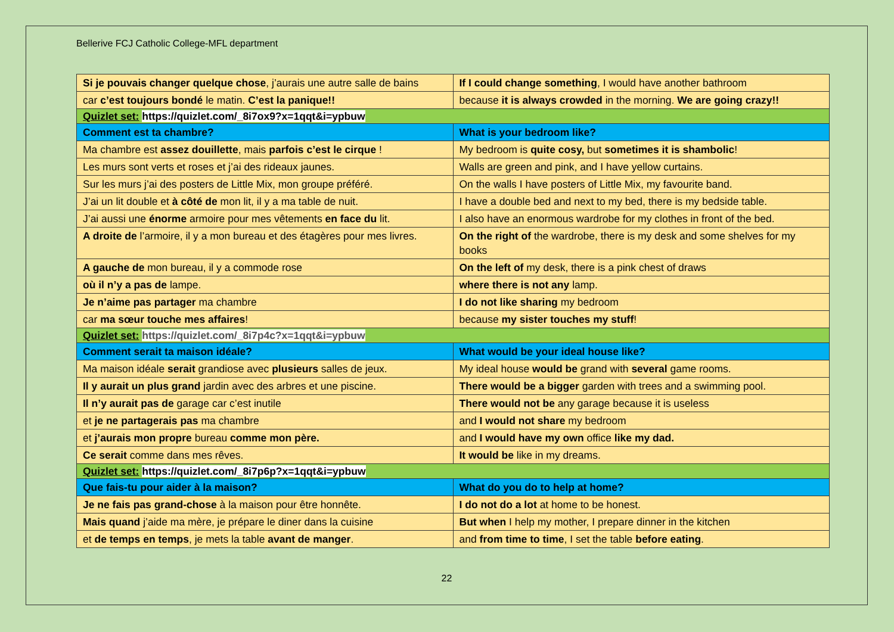Bellerive FCJ Catholic College-MFL department
| Si je pouvais changer quelque chose , j’aurais une autre salle de bains | If I could change something , I would have another bathroom |
| car c’est toujours bondé le matin. C’est la panique!! | because it is always crowded in the morning. We are going crazy!! |
| Quizlet set: https://quizlet.com/_8i7ox9?x=1qqt&i=ypbuw | |
| Comment est ta chambre? | What is your bedroom like? |
| Ma chambre est assez douillette , mais parfois c’est le cirque ! | My bedroom is quite cosy, but sometimes it is shambolic ! |
| Les murs sont verts et roses et j’ai des rideaux jaunes. | Walls are green and pink, and I have yellow curtains. |
| Sur les murs j’ai des posters de Little Mix, mon groupe préféré. | On the walls I have posters of Little Mix, my favourite band. |
| J’ai un lit double et à côté de mon lit, il y a ma table de nuit. | I have a double bed and next to my bed, there is my bedside table. |
| J’ai aussi une énorme armoire pour mes vêtements en face du lit. | I also have an enormous wardrobe for my clothes in front of the bed. |
| A droite de l’armoire, il y a mon bureau et des étagères pour mes livres. | On the right of the wardrobe, there is my desk and some shelves for my books |
| A gauche de mon bureau, il y a commode rose | On the left of my desk, there is a pink chest of draws |
| où il n’y a pas de lampe. | where there is not any lamp. |
| Je n’aime pas partager ma chambre | I do not like sharing my bedroom |
| car ma sœur touche mes affaires ! | because my sister touches my stuff ! |
| Quizlet set: https://quizlet.com/_8i7p4c?x=1qqt&i=ypbuw | |
| Comment serait ta maison idéale? | What would be your ideal house like? |
| Ma maison idéale serait grandiose avec plusieurs salles de jeux. | My ideal house would be grand with several game rooms. |
| Il y aurait un plus grand jardin avec des arbres et une piscine. | There would be a bigger garden with trees and a swimming pool. |
| Il n’y aurait pas de garage car c’est inutile | There would not be any garage because it is useless |
| et je ne partagerais pas ma chambre | and I would not share my bedroom |
| et j’aurais mon propre bureau comme mon père. | and I would have my own office like my dad. |
| Ce serait comme dans mes rêves. | It would be like in my dreams. |
| Quizlet set: https://quizlet.com/_8i7p6p?x=1qqt&i=ypbuw | |
| Que fais-tu pour aider à la maison? | What do you do to help at home? |
| Je ne fais pas grand-chose à la maison pour être honnête. | I do not do a lot at home to be honest. |
| Mais quand j’aide ma mère, je prépare le diner dans la cuisine | But when I help my mother, I prepare dinner in the kitchen |
| et de temps en temps , je mets la table avant de manger . | and from time to time , I set the table before eating . |
22